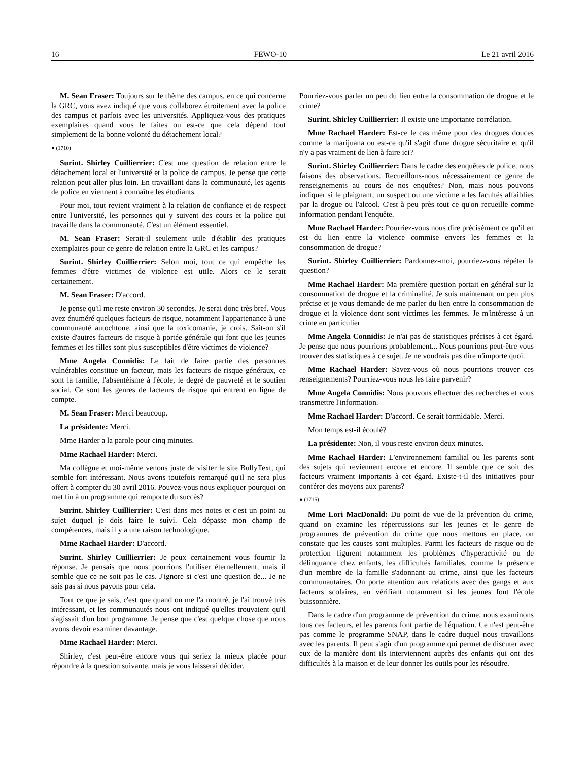16 FEWO-10 Le 21 avril 2016
M. Sean Fraser: Toujours sur le thème des campus, en ce qui concerne la GRC, vous avez indiqué que vous collaborez étroitement avec la police des campus et parfois avec les universités. Appliquez-vous des pratiques exemplaires quand vous le faites ou est-ce que cela dépend tout simplement de la bonne volonté du détachement local?
● (1710)
Surint. Shirley Cuillierrier: C'est une question de relation entre le détachement local et l'université et la police de campus. Je pense que cette relation peut aller plus loin. En travaillant dans la communauté, les agents de police en viennent à connaître les étudiants.
Pour moi, tout revient vraiment à la relation de confiance et de respect entre l'université, les personnes qui y suivent des cours et la police qui travaille dans la communauté. C'est un élément essentiel.
M. Sean Fraser: Serait-il seulement utile d'établir des pratiques exemplaires pour ce genre de relation entre la GRC et les campus?
Surint. Shirley Cuillierrier: Selon moi, tout ce qui empêche les femmes d'être victimes de violence est utile. Alors ce le serait certainement.
M. Sean Fraser: D'accord.
Je pense qu'il me reste environ 30 secondes. Je serai donc très bref. Vous avez énuméré quelques facteurs de risque, notamment l'appartenance à une communauté autochtone, ainsi que la toxicomanie, je crois. Sait-on s'il existe d'autres facteurs de risque à portée générale qui font que les jeunes femmes et les filles sont plus susceptibles d'être victimes de violence?
Mme Angela Connidis: Le fait de faire partie des personnes vulnérables constitue un facteur, mais les facteurs de risque généraux, ce sont la famille, l'absentéisme à l'école, le degré de pauvreté et le soutien social. Ce sont les genres de facteurs de risque qui entrent en ligne de compte.
M. Sean Fraser: Merci beaucoup.
La présidente: Merci.
Mme Harder a la parole pour cinq minutes.
Mme Rachael Harder: Merci.
Ma collègue et moi-même venons juste de visiter le site BullyText, qui semble fort intéressant. Nous avons toutefois remarqué qu'il ne sera plus offert à compter du 30 avril 2016. Pouvez-vous nous expliquer pourquoi on met fin à un programme qui remporte du succès?
Surint. Shirley Cuillierrier: C'est dans mes notes et c'est un point au sujet duquel je dois faire le suivi. Cela dépasse mon champ de compétences, mais il y a une raison technologique.
Mme Rachael Harder: D'accord.
Surint. Shirley Cuillierrier: Je peux certainement vous fournir la réponse. Je pensais que nous pourrions l'utiliser éternellement, mais il semble que ce ne soit pas le cas. J'ignore si c'est une question de... Je ne sais pas si nous payons pour cela.
Tout ce que je sais, c'est que quand on me l'a montré, je l'ai trouvé très intéressant, et les communautés nous ont indiqué qu'elles trouvaient qu'il s'agissait d'un bon programme. Je pense que c'est quelque chose que nous avons devoir examiner davantage.
Mme Rachael Harder: Merci.
Shirley, c'est peut-être encore vous qui seriez la mieux placée pour répondre à la question suivante, mais je vous laisserai décider.
Pourriez-vous parler un peu du lien entre la consommation de drogue et le crime?
Surint. Shirley Cuillierrier: Il existe une importante corrélation.
Mme Rachael Harder: Est-ce le cas même pour des drogues douces comme la marijuana ou est-ce qu'il s'agit d'une drogue sécuritaire et qu'il n'y a pas vraiment de lien à faire ici?
Surint. Shirley Cuillierrier: Dans le cadre des enquêtes de police, nous faisons des observations. Recueillons-nous nécessairement ce genre de renseignements au cours de nos enquêtes? Non, mais nous pouvons indiquer si le plaignant, un suspect ou une victime a les facultés affaiblies par la drogue ou l'alcool. C'est à peu près tout ce qu'on recueille comme information pendant l'enquête.
Mme Rachael Harder: Pourriez-vous nous dire précisément ce qu'il en est du lien entre la violence commise envers les femmes et la consommation de drogue?
Surint. Shirley Cuillierrier: Pardonnez-moi, pourriez-vous répéter la question?
Mme Rachael Harder: Ma première question portait en général sur la consommation de drogue et la criminalité. Je suis maintenant un peu plus précise et je vous demande de me parler du lien entre la consommation de drogue et la violence dont sont victimes les femmes. Je m'intéresse à un crime en particulier
Mme Angela Connidis: Je n'ai pas de statistiques précises à cet égard. Je pense que nous pourrions probablement... Nous pourrions peut-être vous trouver des statistiques à ce sujet. Je ne voudrais pas dire n'importe quoi.
Mme Rachael Harder: Savez-vous où nous pourrions trouver ces renseignements? Pourriez-vous nous les faire parvenir?
Mme Angela Connidis: Nous pouvons effectuer des recherches et vous transmettre l'information.
Mme Rachael Harder: D'accord. Ce serait formidable. Merci.
Mon temps est-il écoulé?
La présidente: Non, il vous reste environ deux minutes.
Mme Rachael Harder: L'environnement familial ou les parents sont des sujets qui reviennent encore et encore. Il semble que ce soit des facteurs vraiment importants à cet égard. Existe-t-il des initiatives pour conférer des moyens aux parents?
● (1715)
Mme Lori MacDonald: Du point de vue de la prévention du crime, quand on examine les répercussions sur les jeunes et le genre de programmes de prévention du crime que nous mettons en place, on constate que les causes sont multiples. Parmi les facteurs de risque ou de protection figurent notamment les problèmes d'hyperactivité ou de délinquance chez enfants, les difficultés familiales, comme la présence d'un membre de la famille s'adonnant au crime, ainsi que les facteurs communautaires. On porte attention aux relations avec des gangs et aux facteurs scolaires, en vérifiant notamment si les jeunes font l'école buissonnière.
Dans le cadre d'un programme de prévention du crime, nous examinons tous ces facteurs, et les parents font partie de l'équation. Ce n'est peut-être pas comme le programme SNAP, dans le cadre duquel nous travaillons avec les parents. Il peut s'agir d'un programme qui permet de discuter avec eux de la manière dont ils interviennent auprès des enfants qui ont des difficultés à la maison et de leur donner les outils pour les résoudre.